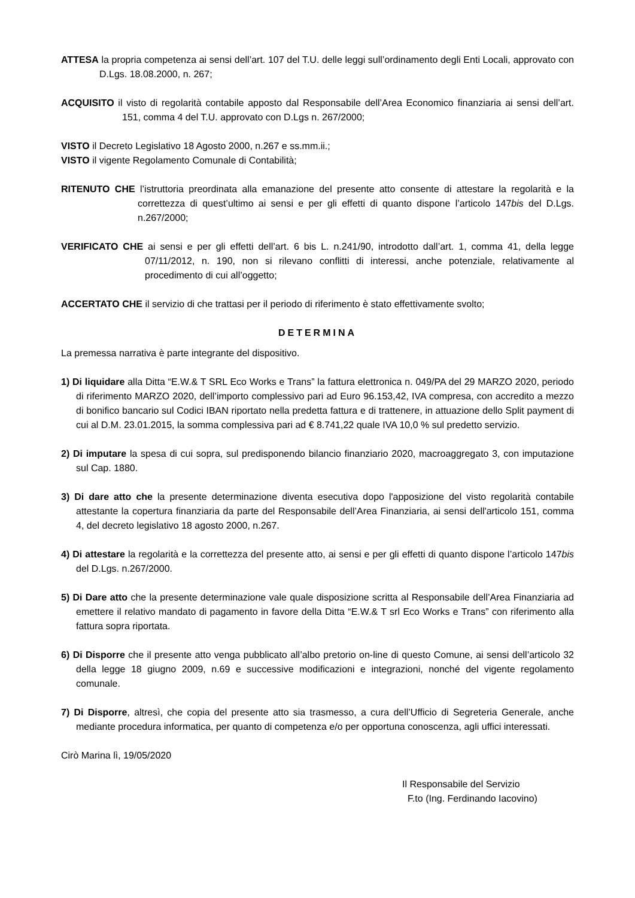ATTESA la propria competenza ai sensi dell’art. 107 del T.U. delle leggi sull’ordinamento degli Enti Locali, approvato con D.Lgs. 18.08.2000, n. 267;
ACQUISITO il visto di regolarità contabile apposto dal Responsabile dell’Area Economico finanziaria ai sensi dell’art. 151, comma 4 del T.U. approvato con D.Lgs n. 267/2000;
VISTO il Decreto Legislativo 18 Agosto 2000, n.267 e ss.mm.ii.;
VISTO il vigente Regolamento Comunale di Contabilità;
RITENUTO CHE l’istruttoria preordinata alla emanazione del presente atto consente di attestare la regolarità e la correttezza di quest’ultimo ai sensi e per gli effetti di quanto dispone l’articolo 147bis del D.Lgs. n.267/2000;
VERIFICATO CHE ai sensi e per gli effetti dell’art. 6 bis L. n.241/90, introdotto dall’art. 1, comma 41, della legge 07/11/2012, n. 190, non si rilevano conflitti di interessi, anche potenziale, relativamente al procedimento di cui all’oggetto;
ACCERTATO CHE il servizio di che trattasi per il periodo di riferimento è stato effettivamente svolto;
DETERMINA
La premessa narrativa è parte integrante del dispositivo.
1) Di liquidare alla Ditta “E.W.& T SRL Eco Works e Trans” la fattura elettronica n. 049/PA del 29 MARZO 2020, periodo di riferimento MARZO 2020, dell’importo complessivo pari ad Euro 96.153,42, IVA compresa, con accredito a mezzo di bonifico bancario sul Codici IBAN riportato nella predetta fattura e di trattenere, in attuazione dello Split payment di cui al D.M. 23.01.2015, la somma complessiva pari ad € 8.741,22 quale IVA 10,0 % sul predetto servizio.
2) Di imputare la spesa di cui sopra, sul predisponendo bilancio finanziario 2020, macroaggregato 3, con imputazione sul Cap. 1880.
3) Di dare atto che la presente determinazione diventa esecutiva dopo l'apposizione del visto regolarità contabile attestante la copertura finanziaria da parte del Responsabile dell’Area Finanziaria, ai sensi dell'articolo 151, comma 4, del decreto legislativo 18 agosto 2000, n.267.
4) Di attestare la regolarità e la correttezza del presente atto, ai sensi e per gli effetti di quanto dispone l’articolo 147bis del D.Lgs. n.267/2000.
5) Di Dare atto che la presente determinazione vale quale disposizione scritta al Responsabile dell’Area Finanziaria ad emettere il relativo mandato di pagamento in favore della Ditta “E.W.& T srl Eco Works e Trans” con riferimento alla fattura sopra riportata.
6) Di Disporre che il presente atto venga pubblicato all’albo pretorio on-line di questo Comune, ai sensi dell’articolo 32 della legge 18 giugno 2009, n.69 e successive modificazioni e integrazioni, nonché del vigente regolamento comunale.
7) Di Disporre, altresì, che copia del presente atto sia trasmesso, a cura dell’Ufficio di Segreteria Generale, anche mediante procedura informatica, per quanto di competenza e/o per opportuna conoscenza, agli uffici interessati.
Cirò Marina lì, 19/05/2020
Il Responsabile del Servizio
F.to (Ing. Ferdinando Iacovino)